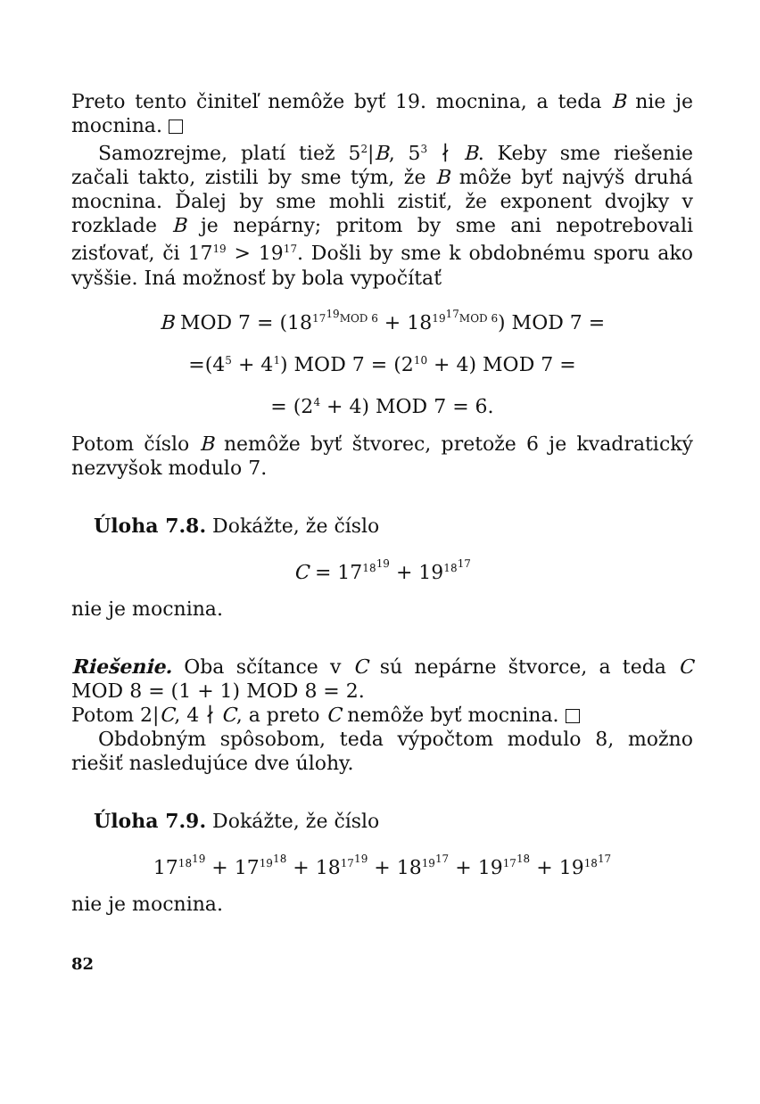Preto tento činiteľ nemôže byť 19. mocnina, a teda B nie je mocnina.
Samozrejme, platí tiež 5<sup>2</sup>|B, 5<sup>3</sup> ∤ B. Keby sme riešenie začali takto, zistili by sme tým, že B môže byť najvýš druhá mocnina. Ďalej by sme mohli zistiť, že exponent dvojky v rozklade B je nepárny; pritom by sme ani nepotrebovali zisťovať, či 17<sup>19</sup> > 19<sup>17</sup>. Došli by sme k obdobnému sporu ako vyššie. Iná možnosť by bola vypočítať
B MOD 7 = (18<sup>17<sup>19</sup>MOD 6</sup> + 18<sup>19<sup>17</sup>MOD 6</sup>) MOD 7 =
=(4<sup>5</sup> + 4<sup>1</sup>) MOD 7 = (2<sup>10</sup> + 4) MOD 7 =
= (2<sup>4</sup> + 4) MOD 7 = 6.
Potom číslo B nemôže byť štvorec, pretože 6 je kvadratický nezvyšok modulo 7.
Úloha 7.8. Dokážte, že číslo
C = 17<sup>18<sup>19</sup></sup> + 19<sup>18<sup>17</sup></sup>
nie je mocnina.
Riešenie. Oba sčítance v C sú nepárne štvorce, a teda C MOD 8 = (1 + 1) MOD 8 = 2.
Potom 2|C, 4 ∤ C, a preto C nemôže byť mocnina.
Obdobným spôsobom, teda výpočtom modulo 8, možno riešiť nasledujúce dve úlohy.
Úloha 7.9. Dokážte, že číslo
17<sup>18<sup>19</sup></sup> + 17<sup>19<sup>18</sup></sup> + 18<sup>17<sup>19</sup></sup> + 18<sup>19<sup>17</sup></sup> + 19<sup>17<sup>18</sup></sup> + 19<sup>18<sup>17</sup></sup>
nie je mocnina.
82